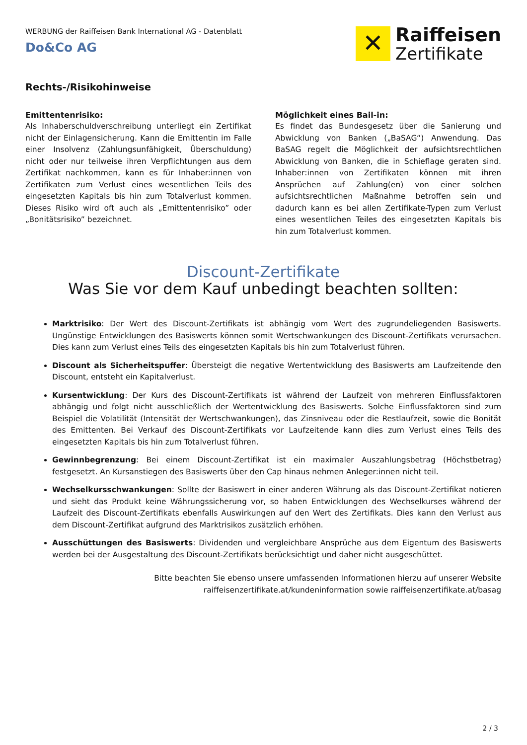WERBUNG der Raiffeisen Bank International AG - Datenblatt
Do&Co AG
✕
Raiffeisen
Zertifikate
Rechts-/Risikohinweise
Emittentenrisiko:
Als Inhaberschuldverschreibung unterliegt ein Zertifikat nicht der Einlagensicherung. Kann die Emittentin im Falle einer Insolvenz (Zahlungsunfähigkeit, Überschuldung) nicht oder nur teilweise ihren Verpflichtungen aus dem Zertifikat nachkommen, kann es für Inhaber:innen von Zertifikaten zum Verlust eines wesentlichen Teils des eingesetzten Kapitals bis hin zum Totalverlust kommen. Dieses Risiko wird oft auch als „Emittentenrisiko” oder „Bonitätsrisiko” bezeichnet.
Möglichkeit eines Bail-in:
Es findet das Bundesgesetz über die Sanierung und Abwicklung von Banken („BaSAG“) Anwendung. Das BaSAG regelt die Möglichkeit der aufsichtsrechtlichen Abwicklung von Banken, die in Schieflage geraten sind. Inhaber:innen von Zertifikaten können mit ihren Ansprüchen auf Zahlung(en) von einer solchen aufsichtsrechtlichen Maßnahme betroffen sein und dadurch kann es bei allen Zertifikate-Typen zum Verlust eines wesentlichen Teiles des eingesetzten Kapitals bis hin zum Totalverlust kommen.
Discount-Zertifikate
Was Sie vor dem Kauf unbedingt beachten sollten:
Marktrisiko: Der Wert des Discount-Zertifikats ist abhängig vom Wert des zugrundeliegenden Basiswerts. Ungünstige Entwicklungen des Basiswerts können somit Wertschwankungen des Discount-Zertifikats verursachen. Dies kann zum Verlust eines Teils des eingesetzten Kapitals bis hin zum Totalverlust führen.
Discount als Sicherheitspuffer: Übersteigt die negative Wertentwicklung des Basiswerts am Laufzeitende den Discount, entsteht ein Kapitalverlust.
Kursentwicklung: Der Kurs des Discount-Zertifikats ist während der Laufzeit von mehreren Einflussfaktoren abhängig und folgt nicht ausschließlich der Wertentwicklung des Basiswerts. Solche Einflussfaktoren sind zum Beispiel die Volatilität (Intensität der Wertschwankungen), das Zinsniveau oder die Restlaufzeit, sowie die Bonität des Emittenten. Bei Verkauf des Discount-Zertifikats vor Laufzeitende kann dies zum Verlust eines Teils des eingesetzten Kapitals bis hin zum Totalverlust führen.
Gewinnbegrenzung: Bei einem Discount-Zertifikat ist ein maximaler Auszahlungsbetrag (Höchstbetrag) festgesetzt. An Kursanstiegen des Basiswerts über den Cap hinaus nehmen Anleger:innen nicht teil.
Wechselkursschwankungen: Sollte der Basiswert in einer anderen Währung als das Discount-Zertifikat notieren und sieht das Produkt keine Währungssicherung vor, so haben Entwicklungen des Wechselkurses während der Laufzeit des Discount-Zertifikats ebenfalls Auswirkungen auf den Wert des Zertifikats. Dies kann den Verlust aus dem Discount-Zertifikat aufgrund des Marktrisikos zusätzlich erhöhen.
Ausschüttungen des Basiswerts: Dividenden und vergleichbare Ansprüche aus dem Eigentum des Basiswerts werden bei der Ausgestaltung des Discount-Zertifikats berücksichtigt und daher nicht ausgeschüttet.
Bitte beachten Sie ebenso unsere umfassenden Informationen hierzu auf unserer Website
raiffeisenzertifikate.at/kundeninformation sowie raiffeisenzertifikate.at/basag
2 / 3